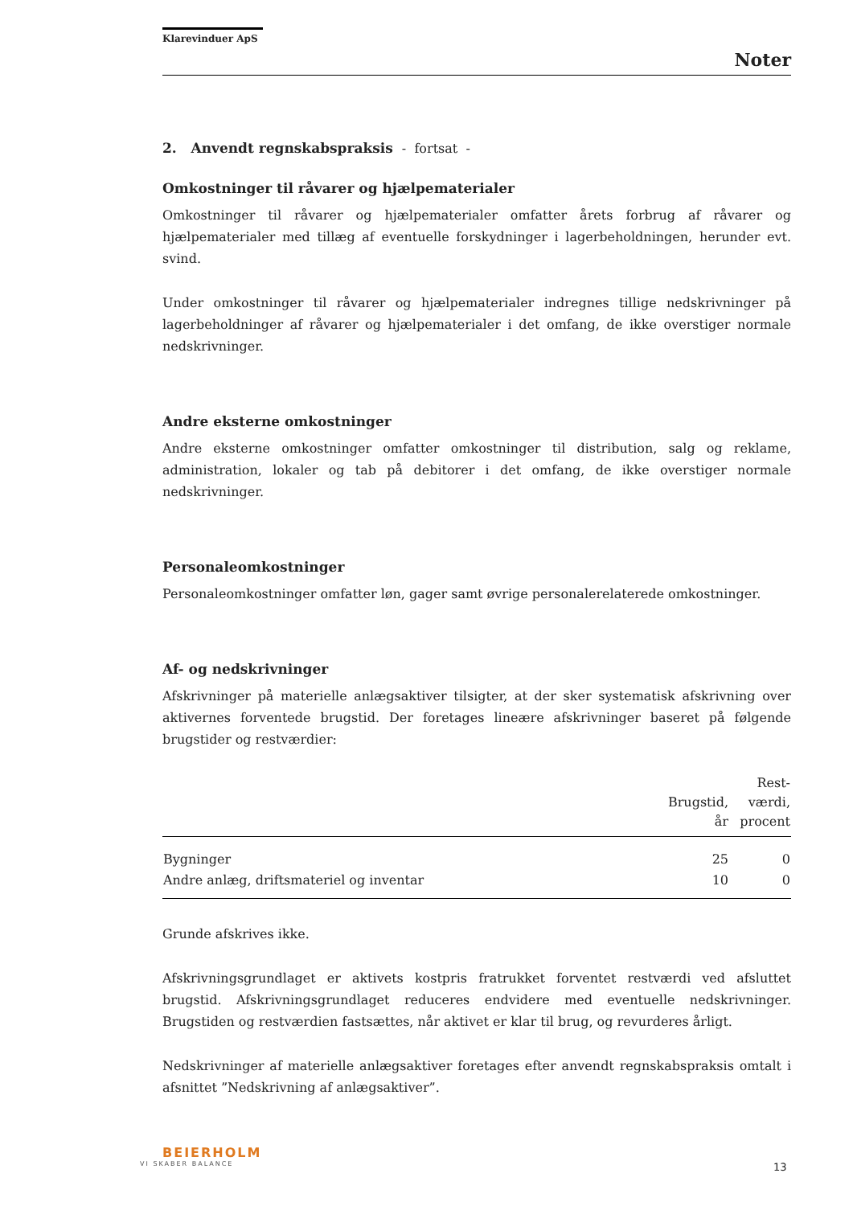Klarevinduer ApS
Noter
2. Anvendt regnskabspraksis - fortsat -
Omkostninger til råvarer og hjælpematerialer
Omkostninger til råvarer og hjælpematerialer omfatter årets forbrug af råvarer og hjælpematerialer med tillæg af eventuelle forskydninger i lagerbeholdningen, herunder evt. svind.
Under omkostninger til råvarer og hjælpematerialer indregnes tillige nedskrivninger på lagerbeholdninger af råvarer og hjælpematerialer i det omfang, de ikke overstiger normale nedskrivninger.
Andre eksterne omkostninger
Andre eksterne omkostninger omfatter omkostninger til distribution, salg og reklame, administration, lokaler og tab på debitorer i det omfang, de ikke overstiger normale nedskrivninger.
Personaleomkostninger
Personaleomkostninger omfatter løn, gager samt øvrige personalerelaterede omkostninger.
Af- og nedskrivninger
Afskrivninger på materielle anlægsaktiver tilsigter, at der sker systematisk afskrivning over aktivernes forventede brugstid. Der foretages lineære afskrivninger baseret på følgende brugstider og restværdier:
| | Brugstid, år | Rest- værdi, procent |
| --- | --- | --- |
| Bygninger | 25 | 0 |
| Andre anlæg, driftsmateriel og inventar | 10 | 0 |
Grunde afskrives ikke.
Afskrivningsgrundlaget er aktivets kostpris fratrukket forventet restværdi ved afsluttet brugstid. Afskrivningsgrundlaget reduceres endvidere med eventuelle nedskrivninger. Brugstiden og restværdien fastsættes, når aktivet er klar til brug, og revurderes årligt.
Nedskrivninger af materielle anlægsaktiver foretages efter anvendt regnskabspraksis omtalt i afsnittet ”Nedskrivning af anlægsaktiver”.
BEIERHOLM
VI SKABER BALANCE
13